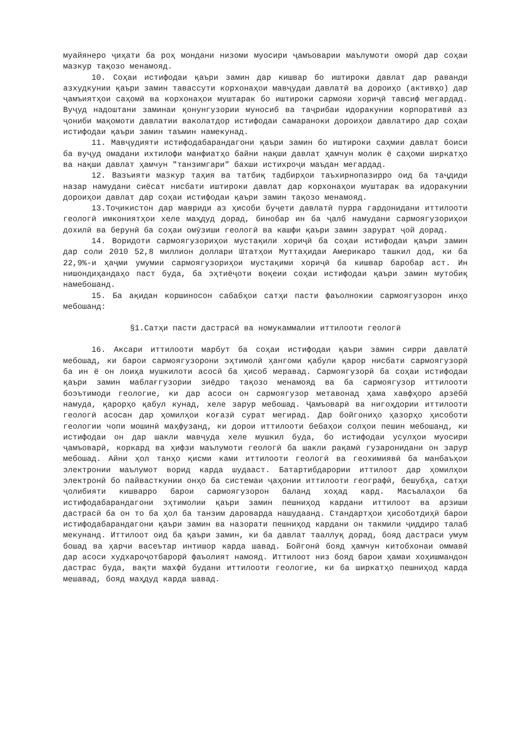муайянеро ҷиҳати ба роҳ мондани низоми муосири ҷамъоварии маълумоти оморӣ дар соҳаи мазкур тақозо менамояд.
10. Соҳаи истифодаи қаъри замин дар кишвар бо иштироки давлат дар раванди азхудкунии қаъри замин тавассути корхонаҳои мавҷудаи давлатӣ ва дороиҳо (активҳо) дар ҷамъиятҳои саҳомӣ ва корхонаҳои муштарак бо иштироки сармояи хориҷӣ тавсиф мегардад. Вуҷуд надоштани заминаи қонунгузории муносиб ва таҷрибаи идоракунии корпоративӣ аз ҷониби мақомоти давлатии ваколатдор истифодаи самараноки дороиҳои давлатиро дар соҳаи истифодаи қаъри замин таъмин намекунад.
11. Мавҷудияти истифодабарандагони қаъри замин бо иштироки саҳмии давлат боиси ба вуҷуд омадани ихтилофи манфиатҳо байни нақши давлат ҳамчун молик ё саҳоми ширкатҳо ва нақши давлат ҳамчун "танзимгари" бахши истихроҷи маъдан мегардад.
12. Вазъияти мазкур таҳия ва татбиқ тадбирҳои таъхирнопазирро оид ба таҷдиди назар намудани сиёсат нисбати иштироки давлат дар корхонаҳои муштарак ва идоракунии дороиҳои давлат дар соҳаи истифодаи қаъри замин тақозо менамояд.
13.Тоҷикистон дар мавриди аз ҳисоби буҷети давлатӣ пурра гардонидани иттилооти геологӣ имкониятҳои хеле маҳдуд дорад, бинобар ин ба ҷалб намудани сармоягузориҳои дохилӣ ва берунӣ ба соҳаи омӯзиши геологӣ ва кашфи қаъри замин зарурат ҷой дорад.
14. Воридоти сармоягузориҳои мустақили хориҷӣ ба соҳаи истифодаи қаъри замин дар соли 2010 52,8 миллион доллари Штатҳои Муттаҳидаи Америкаро ташкил дод, ки ба 22,9%-и ҳаҷми умумии сармоягузориҳои мустақими хориҷӣ ба кишвар баробар аст. Ин нишондиҳандаҳо паст буда, ба эҳтиёҷоти воқеии соҳаи истифодаи қаъри замин мутобиқ намебошанд.
15. Ба ақидан коршиносон сабабҳои сатҳи пасти фаъолнокии сармоягузорон инҳо мебошанд:
§1.Сатҳи пасти дастрасӣ ва номукаммалии иттилооти геологӣ
16. Аксари иттилооти марбут ба соҳаи истифодаи қаъри замин сирри давлатӣ мебошад, ки барои сармоягузорони эҳтимолӣ ҳангоми қабули қарор нисбати сармоягузорӣ ба ин ё он лоиҳа мушкилоти асосӣ ба ҳисоб меравад. Сармоягузорӣ ба соҳаи истифодаи қаъри замин маблағгузории зиёдро тақозо менамояд ва ба сармоягузор иттилооти боэътимоди геологие, ки дар асоси он сармоягузор метавонад ҳама хавфҳоро арзёбӣ намуда, қарорҳо қабул кунад, хеле зарур мебошад. Ҷамъоварӣ ва нигоҳдории иттилооти геологӣ асосан дар ҳомилҳои коғазӣ сурат мегирад. Дар бойгониҳо ҳазорҳо ҳисоботи геологии чопи мошинӣ маҳфузанд, ки дорои иттилооти бебаҳои солҳои пешин мебошанд, ки истифодаи он дар шакли мавҷуда хеле мушкил буда, бо истифодаи усулҳои муосири ҷамъоварӣ, коркард ва ҳифзи маълумоти геологӣ ба шакли рақамӣ гузаронидани он зарур мебошад. Айни ҳол танҳо қисми ками иттилооти геологӣ ва геохимиявӣ ба манбаъҳои электронии маълумот ворид карда шудааст. Батартибдарории иттилоот дар ҳомилҳои электронӣ бо пайвасткунии онҳо ба системаи ҷаҳонии иттилооти географӣ, бешубҳа, сатҳи ҷолибияти кишварро барои сармоягузорон баланд хоҳад кард. Масъалаҳои ба истифодабарандагони эҳтимолии қаъри замин пешниҳод кардани иттилоот ва арзиши дастрасӣ ба он то ба ҳол ба танзим дароварда нашудаанд. Стандартҳои ҳисоботдиҳӣ барои истифодабарандагони қаъри замин ва назорати пешниҳод кардани он такмили ҷиддиро талаб мекунанд. Иттилоот оид ба қаъри замин, ки ба давлат тааллуқ дорад, бояд дастраси умум бошад ва ҳарчи васеътар интишор карда шавад. Бойгонӣ бояд ҳамчун китобхонаи оммавӣ дар асоси худхароҷотбарорӣ фаъолият намояд. Иттилоот низ бояд барои ҳамаи хоҳишмандон дастрас буда, вақти махфӣ будани иттилооти геологие, ки ба ширкатҳо пешниҳод карда мешавад, бояд маҳдуд карда шавад.